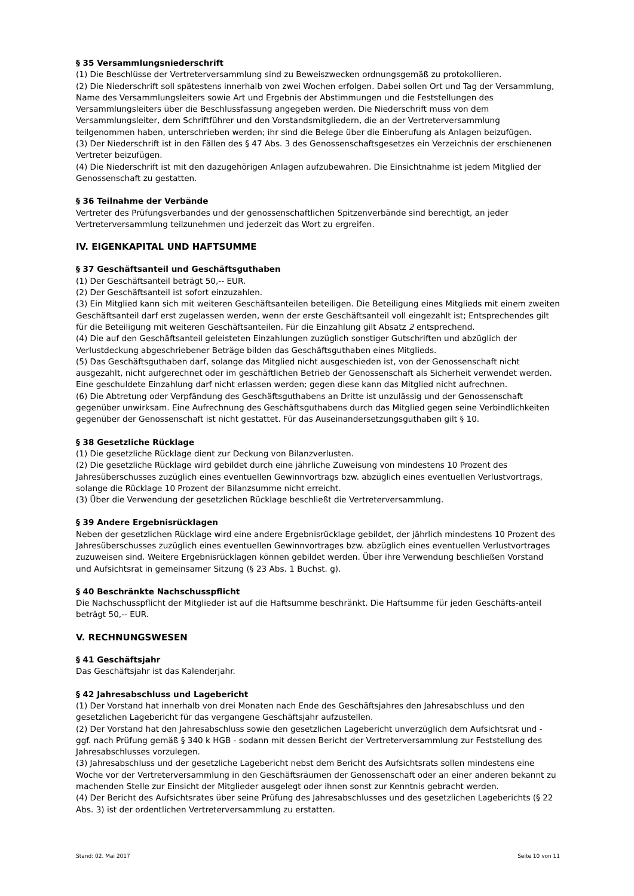§ 35 Versammlungsniederschrift
(1) Die Beschlüsse der Vertreterversammlung sind zu Beweiszwecken ordnungsgemäß zu protokollieren.
(2) Die Niederschrift soll spätestens innerhalb von zwei Wochen erfolgen. Dabei sollen Ort und Tag der Versammlung, Name des Versammlungsleiters sowie Art und Ergebnis der Abstimmungen und die Feststellungen des Versammlungsleiters über die Beschlussfassung angegeben werden. Die Niederschrift muss von dem Versammlungsleiter, dem Schriftführer und den Vorstandsmitgliedern, die an der Vertreterversammlung teilgenommen haben, unterschrieben werden; ihr sind die Belege über die Einberufung als Anlagen beizufügen.
(3) Der Niederschrift ist in den Fällen des § 47 Abs. 3 des Genossenschaftsgesetzes ein Verzeichnis der erschienenen Vertreter beizufügen.
(4) Die Niederschrift ist mit den dazugehörigen Anlagen aufzubewahren. Die Einsichtnahme ist jedem Mitglied der Genossenschaft zu gestatten.
§ 36 Teilnahme der Verbände
Vertreter des Prüfungsverbandes und der genossenschaftlichen Spitzenverbände sind berechtigt, an jeder Vertreterversammlung teilzunehmen und jederzeit das Wort zu ergreifen.
IV. EIGENKAPITAL UND HAFTSUMME
§ 37 Geschäftsanteil und Geschäftsguthaben
(1) Der Geschäftsanteil beträgt 50,-- EUR.
(2) Der Geschäftsanteil ist sofort einzuzahlen.
(3) Ein Mitglied kann sich mit weiteren Geschäftsanteilen beteiligen. Die Beteiligung eines Mitglieds mit einem zweiten Geschäftsanteil darf erst zugelassen werden, wenn der erste Geschäftsanteil voll eingezahlt ist; Entsprechendes gilt für die Beteiligung mit weiteren Geschäftsanteilen. Für die Einzahlung gilt Absatz 2 entsprechend.
(4) Die auf den Geschäftsanteil geleisteten Einzahlungen zuzüglich sonstiger Gutschriften und abzüglich der Verlustdeckung abgeschriebener Beträge bilden das Geschäftsguthaben eines Mitglieds.
(5) Das Geschäftsguthaben darf, solange das Mitglied nicht ausgeschieden ist, von der Genossenschaft nicht ausgezahlt, nicht aufgerechnet oder im geschäftlichen Betrieb der Genossenschaft als Sicherheit verwendet werden. Eine geschuldete Einzahlung darf nicht erlassen werden; gegen diese kann das Mitglied nicht aufrechnen.
(6) Die Abtretung oder Verpfändung des Geschäftsguthabens an Dritte ist unzulässig und der Genossenschaft gegenüber unwirksam. Eine Aufrechnung des Geschäftsguthabens durch das Mitglied gegen seine Verbindlichkeiten gegenüber der Genossenschaft ist nicht gestattet. Für das Auseinandersetzungsguthaben gilt § 10.
§ 38 Gesetzliche Rücklage
(1) Die gesetzliche Rücklage dient zur Deckung von Bilanzverlusten.
(2) Die gesetzliche Rücklage wird gebildet durch eine jährliche Zuweisung von mindestens 10 Prozent des Jahresüberschusses zuzüglich eines eventuellen Gewinnvortrags bzw. abzüglich eines eventuellen Verlustvortrags, solange die Rücklage 10 Prozent der Bilanzsumme nicht erreicht.
(3) Über die Verwendung der gesetzlichen Rücklage beschließt die Vertreterversammlung.
§ 39 Andere Ergebnisrücklagen
Neben der gesetzlichen Rücklage wird eine andere Ergebnisrücklage gebildet, der jährlich mindestens 10 Prozent des Jahresüberschusses zuzüglich eines eventuellen Gewinnvortrages bzw. abzüglich eines eventuellen Verlustvortrages zuzuweisen sind. Weitere Ergebnisrücklagen können gebildet werden. Über ihre Verwendung beschließen Vorstand und Aufsichtsrat in gemeinsamer Sitzung (§ 23 Abs. 1 Buchst. g).
§ 40 Beschränkte Nachschusspflicht
Die Nachschusspflicht der Mitglieder ist auf die Haftsumme beschränkt. Die Haftsumme für jeden Geschäfts-anteil beträgt 50,-- EUR.
V. RECHNUNGSWESEN
§ 41 Geschäftsjahr
Das Geschäftsjahr ist das Kalenderjahr.
§ 42 Jahresabschluss und Lagebericht
(1) Der Vorstand hat innerhalb von drei Monaten nach Ende des Geschäftsjahres den Jahresabschluss und den gesetzlichen Lagebericht für das vergangene Geschäftsjahr aufzustellen.
(2) Der Vorstand hat den Jahresabschluss sowie den gesetzlichen Lagebericht unverzüglich dem Aufsichtsrat und - ggf. nach Prüfung gemäß § 340 k HGB - sodann mit dessen Bericht der Vertreterversammlung zur Feststellung des Jahresabschlusses vorzulegen.
(3) Jahresabschluss und der gesetzliche Lagebericht nebst dem Bericht des Aufsichtsrats sollen mindestens eine Woche vor der Vertreterversammlung in den Geschäftsräumen der Genossenschaft oder an einer anderen bekannt zu machenden Stelle zur Einsicht der Mitglieder ausgelegt oder ihnen sonst zur Kenntnis gebracht werden.
(4) Der Bericht des Aufsichtsrates über seine Prüfung des Jahresabschlusses und des gesetzlichen Lageberichts (§ 22 Abs. 3) ist der ordentlichen Vertreterversammlung zu erstatten.
Stand: 02. Mai 2017 Seite 10 von 11